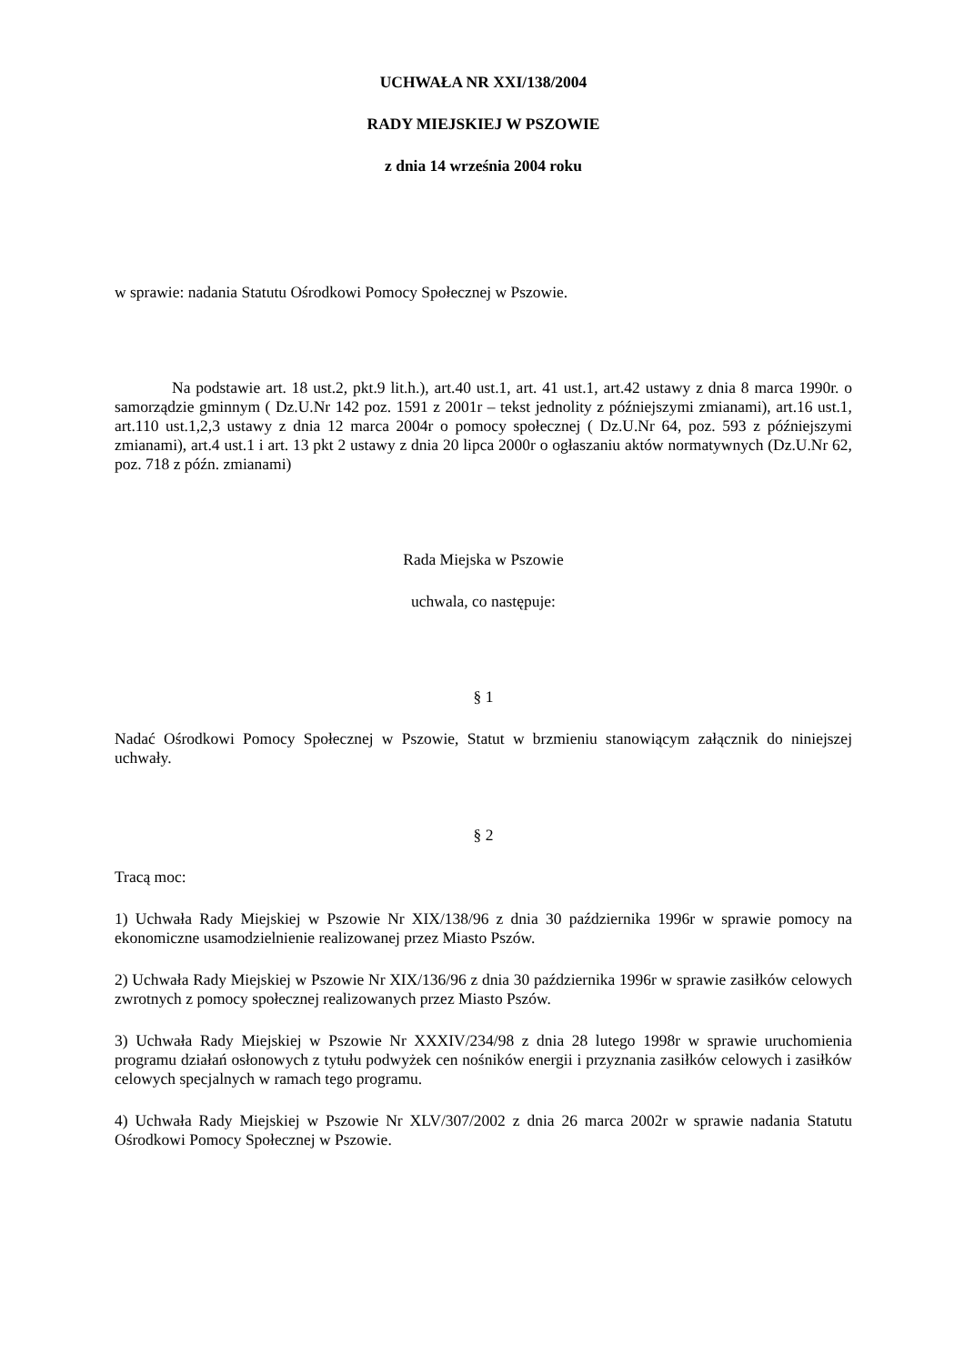UCHWAŁA NR XXI/138/2004
RADY MIEJSKIEJ W PSZOWIE
z dnia 14 września 2004 roku
w sprawie: nadania Statutu Ośrodkowi Pomocy Społecznej w Pszowie.
Na podstawie art. 18 ust.2, pkt.9 lit.h.), art.40 ust.1, art. 41 ust.1, art.42 ustawy z dnia 8 marca 1990r. o samorządzie gminnym ( Dz.U.Nr 142 poz. 1591 z 2001r – tekst jednolity z późniejszymi zmianami), art.16 ust.1, art.110 ust.1,2,3 ustawy z dnia 12 marca 2004r o pomocy społecznej ( Dz.U.Nr 64, poz. 593 z późniejszymi zmianami), art.4 ust.1 i art. 13 pkt 2 ustawy z dnia 20 lipca 2000r o ogłaszaniu aktów normatywnych (Dz.U.Nr 62, poz. 718 z późn. zmianami)
Rada Miejska w Pszowie
uchwala, co następuje:
§ 1
Nadać Ośrodkowi Pomocy Społecznej w Pszowie, Statut w brzmieniu stanowiącym załącznik do niniejszej uchwały.
§ 2
Tracą moc:
1) Uchwała Rady Miejskiej w Pszowie Nr XIX/138/96 z dnia 30 października 1996r w sprawie pomocy na ekonomiczne usamodzielnienie realizowanej przez Miasto Pszów.
2) Uchwała Rady Miejskiej w Pszowie Nr XIX/136/96 z dnia 30 października 1996r w sprawie zasiłków celowych zwrotnych z pomocy społecznej realizowanych przez Miasto Pszów.
3) Uchwała Rady Miejskiej w Pszowie Nr XXXIV/234/98 z dnia 28 lutego 1998r w sprawie uruchomienia programu działań osłonowych z tytułu podwyżek cen nośników energii i przyznania zasiłków celowych i zasiłków celowych specjalnych w ramach tego programu.
4) Uchwała Rady Miejskiej w Pszowie Nr XLV/307/2002 z dnia 26 marca 2002r w sprawie nadania Statutu Ośrodkowi Pomocy Społecznej w Pszowie.